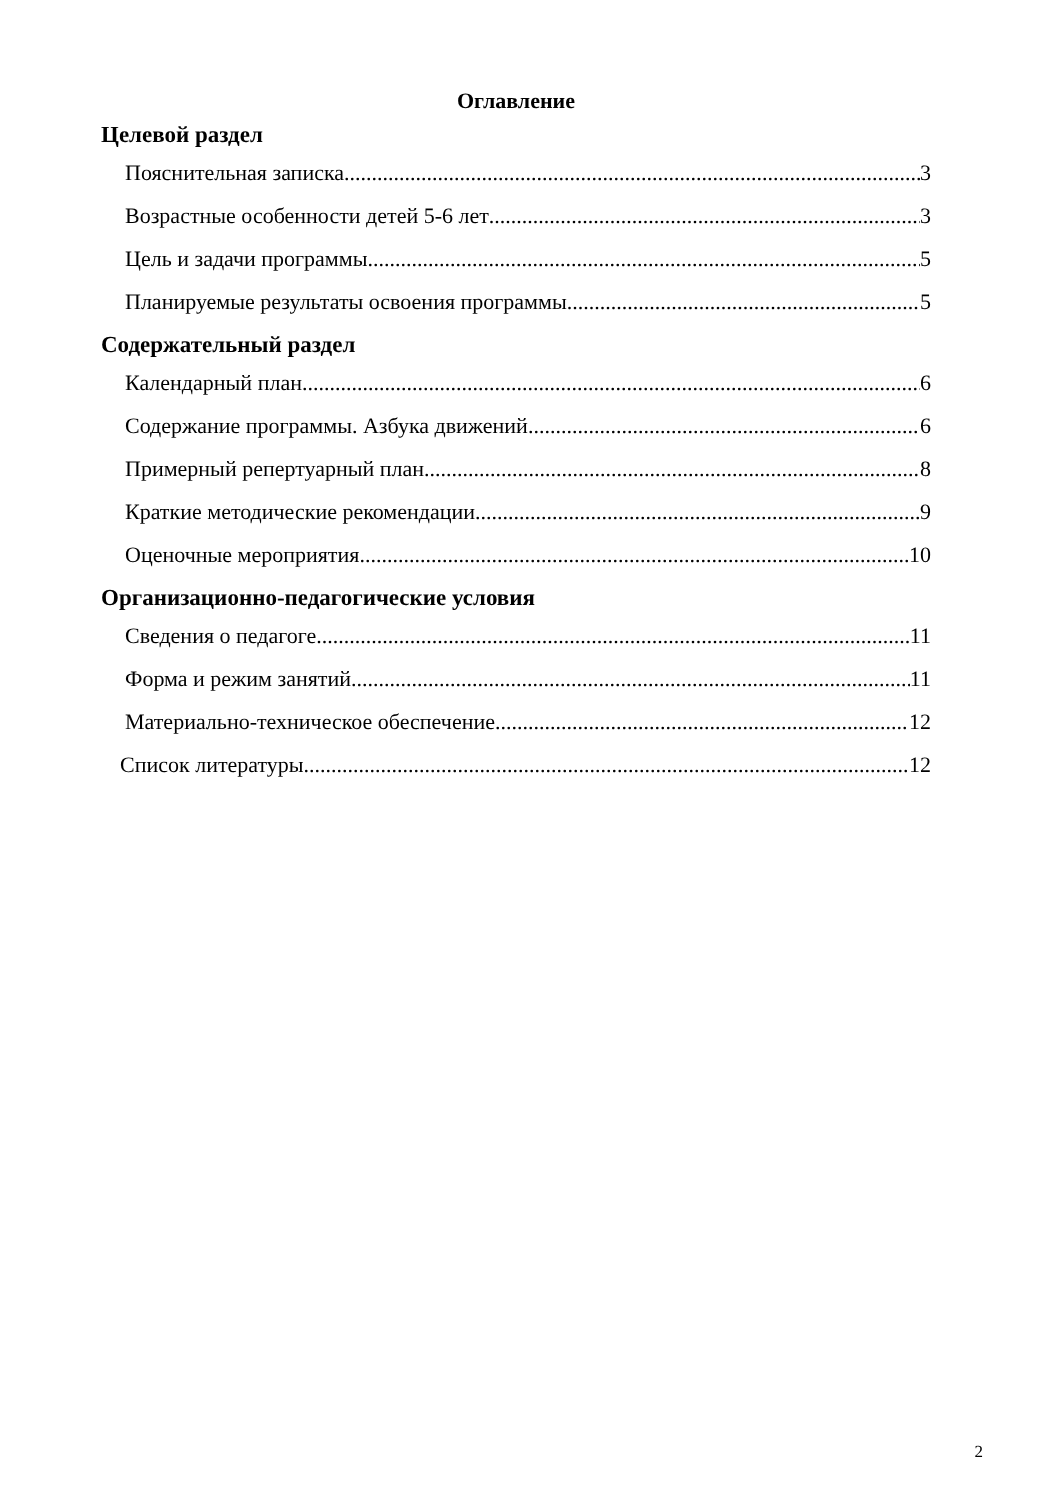Оглавление
Целевой раздел
Пояснительная записка 3
Возрастные особенности детей 5-6 лет 3
Цель и задачи программы 5
Планируемые результаты освоения программы 5
Содержательный раздел
Календарный план 6
Содержание программы. Азбука движений 6
Примерный репертуарный план 8
Краткие методические рекомендации 9
Оценочные мероприятия 10
Организационно-педагогические условия
Сведения о педагоге 11
Форма и режим занятий 11
Материально-техническое обеспечение 12
Список литературы 12
2